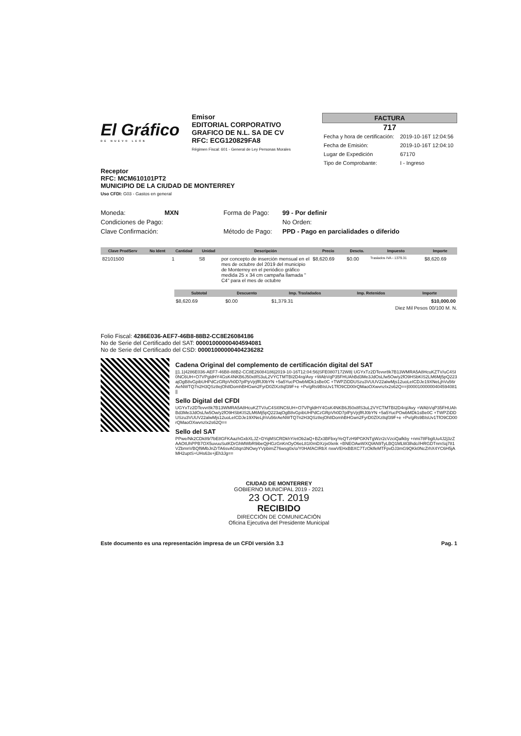El Gráfico
DE NUEVO LEÓN
Emisor
EDITORIAL CORPORATIVO GRAFICO DE N.L. SA DE CV
RFC: ECG120829FA8
Régimen Fiscal: 601 - General de Ley Personas Morales
FACTURA
717
| Fecha y hora de certificación: | 2019-10-16T 12:04:56 |
| Fecha de Emisión: | 2019-10-16T 12:04:10 |
| Lugar de Expedición | 67170 |
| Tipo de Comprobante: | I - Ingreso |
Receptor
RFC: MCM610101PT2
MUNICIPIO DE LA CIUDAD DE MONTERREY
Uso CFDI: G03 - Gastos en general
Moneda: MXN Forma de Pago: 99 - Por definir Condiciones de Pago: No Orden: Clave Confirmación: Método de Pago: PPD - Pago en parcialidades o diferido
| Clave ProdServ | No Ident | Cantidad | Unidad | Descripción | Precio | Descto. | Impuesto | Importe |
| --- | --- | --- | --- | --- | --- | --- | --- | --- |
| 82101500 | | 1 | S8 | por concepto de inserción mensual en el mes de octubre del 2019 del municipio de Monterrey en el periódico gráfico medida 25 x 34 cm campaña llamada " C4" para el mes de octubre | $8,620.69 | $0.00 | Traslados IVA - 1379.31 | $8,620.69 |
| Subtotal | Descuento | Imp. Trasladados | Imp. Retenidos | Importe |
| --- | --- | --- | --- | --- |
| $8,620.69 | $0.00 | $1,379.31 | | $10,000.00 |
Diez Mil Pesos 00/100 M. N.
Folio Fiscal: 4286E036-AEF7-46B8-88B2-CC8E26084186
No de Serie del Certificado del SAT: 00001000000404594081
No de Serie del Certificado del CSD: 00001000000404236282
Cadena Original del complemento de certificación digital del SAT
||1.1|4286E036-AEF7-46B8-88B2-CC8E26084186|2019-10-16T12:04:56|SFE0807172W8| UGYxTz2DTevvr8k7B13WMRA5A8HcuKZTV/uC4SI0NC6UH+O7VPgldHY4GsK4NKB6J50x8fS3uL2VYCTMTBI2D4rq/Avy +WAbVqP35FHUAhBd3Me3JdOsLfw5Ow/y2fO9HSbKIS2LM6Mj5pQ223ajOgB8vGpibUHPdCzGRpVh0D7plPpVjrjfRJ0bYN +5a5YucPOwbMDk1sBe0C +TWPZiDDUSzu3VUUV22alwMjs12uoLeICDJe19XNeLjhVu56rAeNWTQ7n2H3QSz8ejOh8DomhBHGwn2FyrD0ZlXz8qf39F+e +Pv/gRs9BIsUv1TfO9CD00rQMaoOXwvnzIx2s62Q==|00001000000404594081||
Sello Digital del CFDI
UGYxTz2DTevvr8k7B13WMRA5A8HcuKZTV/uC4SI0NC6UH+O7VPgldHY4GsK4NKB6J50x8fS3uL2VYCTMTBI2D4rq/Avy +WAbVqP35FHUAhBd3Me3JdOsLfw5Ow/y2fO9HSbKIS2LM6Mj5pQ223ajOgB8vGpibUHPdCzGRpVh0D7plPpVjrjfRJ0bYN +5a5YucPOwbMDk1sBe0C +TWPZiDDUSzu3VUUV22alwMjs12uoLeICDJe19XNeLjhVu56rAeNWTQ7n2H3QSz8ejOh8DomhBHGwn2FyrD0ZlXz8qf39F+e +Pv/gRs9BIsUv1TfO9CD00rQMaoOXwvnzIx2s62Q==
Sello del SAT
PPwe/Nk2CDk89/7bE8GFKAazhGxbXLJZ+DYqMSCRDkhY/etOb2aQ+BZx3BFbxyYeQTzH9PGKNTgWzr2cVzciQafkby +nmi78FbglUu4J2j3zZAAOtUhPPB7OX5uvuuSutKDrGhMWbR9ibeQjHGzGnKnOyO6eL81I0mDXzjx0lxnk +BNEOAwWXQIAN9TyLBQ1MLW3lhdc//HRGDTnmSq781VZbmnVBQf9MbJnZrTA6svAG8qn3NOwyYVpbimZ76wsg0x/o/Y0HAfACIRbX nxwVEHxBBXC7TzOklfeMTFpvDJ3mG9QKk0NcZrhX4YC6H5jAMH2uptS+UHs63x+jEh3Jg==
CIUDAD DE MONTERREY
GOBIERNO MUNICIPAL 2019 - 2021
23 OCT. 2019
RECIBIDO
DIRECCIÓN DE COMUNICACIÓN
Oficina Ejecutiva del Presidente Municipal
Este documento es una representación impresa de un CFDI versión 3.3 Pag. 1